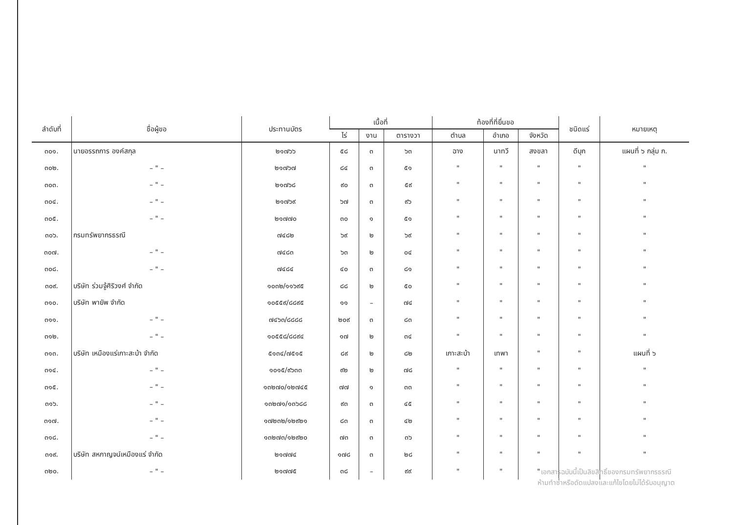| ลำดับที่ | ชื่อผู้ขอ | ประทานบัตร | เนื้อที่ | | | ท้องที่ที่ยื่นขอ | | | ชนิดแร่ | หมายเหตุ |
| --- | --- | --- | --- | --- | --- | --- | --- | --- | --- | --- |
| | | | ไร่ | งาน | ตารางวา | ตำบล | อำเภอ | จังหวัด | | |
| ๓๐๑. | นายอรรถการ องค์สกุล | ๒๑๗๖๖ | ๕๘ | ๓ | ๖๓ | ฉาง | นาทวี | สงขลา | ดีบุก | แผนที่ ๖ กลุ่ม ก. |
| ๓๐๒. | – " – | ๒๑๗๖๗ | ๘๔ | ๓ | ๕๑ | " | " | " | " | " |
| ๓๐๓. | – " – | ๒๑๗๖๘ | ๙๐ | ๓ | ๕๙ | " | " | " | " | " |
| ๓๐๔. | – " – | ๒๑๗๖๙ | ๖๗ | ๓ | ๙๖ | " | " | " | " | " |
| ๓๐๕. | – " – | ๒๑๗๗๐ | ๓๐ | ๑ | ๕๑ | " | " | " | " | " |
| ๓๐๖. | กรมทรัพยากรธรณี | ๗๔๘๒ | ๖๙ | ๒ | ๖๙ | " | " | " | " | " |
| ๓๐๗. | – " – | ๗๔๘๓ | ๖๓ | ๒ | ๐๔ | " | " | " | " | " |
| ๓๐๘. | – " – | ๗๔๘๔ | ๔๐ | ๓ | ๘๑ | " | " | " | " | " |
| ๓๐๙. | บริษัท ร่วมจู้ศิริวงศ์ จำกัด | ๑๐๓๒/๑๑๖๙๕ | ๘๘ | ๒ | ๕๐ | " | " | " | " | " |
| ๓๑๐. | บริษัท พายัพ จำกัด | ๑๐๕๕๙/๘๘๙๕ | ๑๑ | – | ๗๔ | " | " | " | " | " |
| ๓๑๑. | – " – | ๗๔๖๓/๘๘๘๘ | ๒๐๙ | ๓ | ๘๓ | " | " | " | " | " |
| ๓๑๒. | – " – | ๑๐๕๕๘/๘๘๙๔ | ๑๗ | ๒ | ๓๔ | " | " | " | " | " |
| ๓๑๓. | บริษัท เหมืองแร่เกาะสะบ้า จำกัด | ๕๑๓๔/๗๕๑๕ | ๘๙ | ๒ | ๘๒ | เกาะสะบ้า | เทพา | " | " | แผนที่ ๖ |
| ๓๑๔. | – " – | ๑๐๑๕/๙๖๓๓ | ๙๒ | ๒ | ๗๘ | " | " | " | " | " |
| ๓๑๕. | – " – | ๑๓๒๗๐/๑๒๗๔๕ | ๗๗ | ๑ | ๓๓ | " | " | " | " | " |
| ๓๑๖. | – " – | ๑๓๒๗๑/๑๓๖๘๘ | ๙๓ | ๓ | ๔๕ | " | " | " | " | " |
| ๓๑๗. | – " – | ๑๗๒๓๒/๑๒๙๒๑ | ๘๓ | ๓ | ๔๒ | " | " | " | " | " |
| ๓๑๘. | – " – | ๑๓๒๗๓/๑๒๙๒๐ | ๗๓ | ๓ | ๓๖ | " | " | " | " | " |
| ๓๑๙. | บริษัท สหกาญจน์เหมืองแร่ จำกัด | ๒๑๗๗๔ | ๑๗๘ | ๓ | ๒๘ | " | " | " | " | " |
| ๓๒๐. | – " – | ๒๑๗๗๕ | ๓๘ | – | ๙๙ | " | " | " | | |
เอกสารฉบับนี้เป็นลิขสิทธิ์ของกรมทรัพยากรธรณี
ห้ามทำซ้ำหรือดัดแปลงและแก้ไขโดยไม่ได้รับอนุญาต